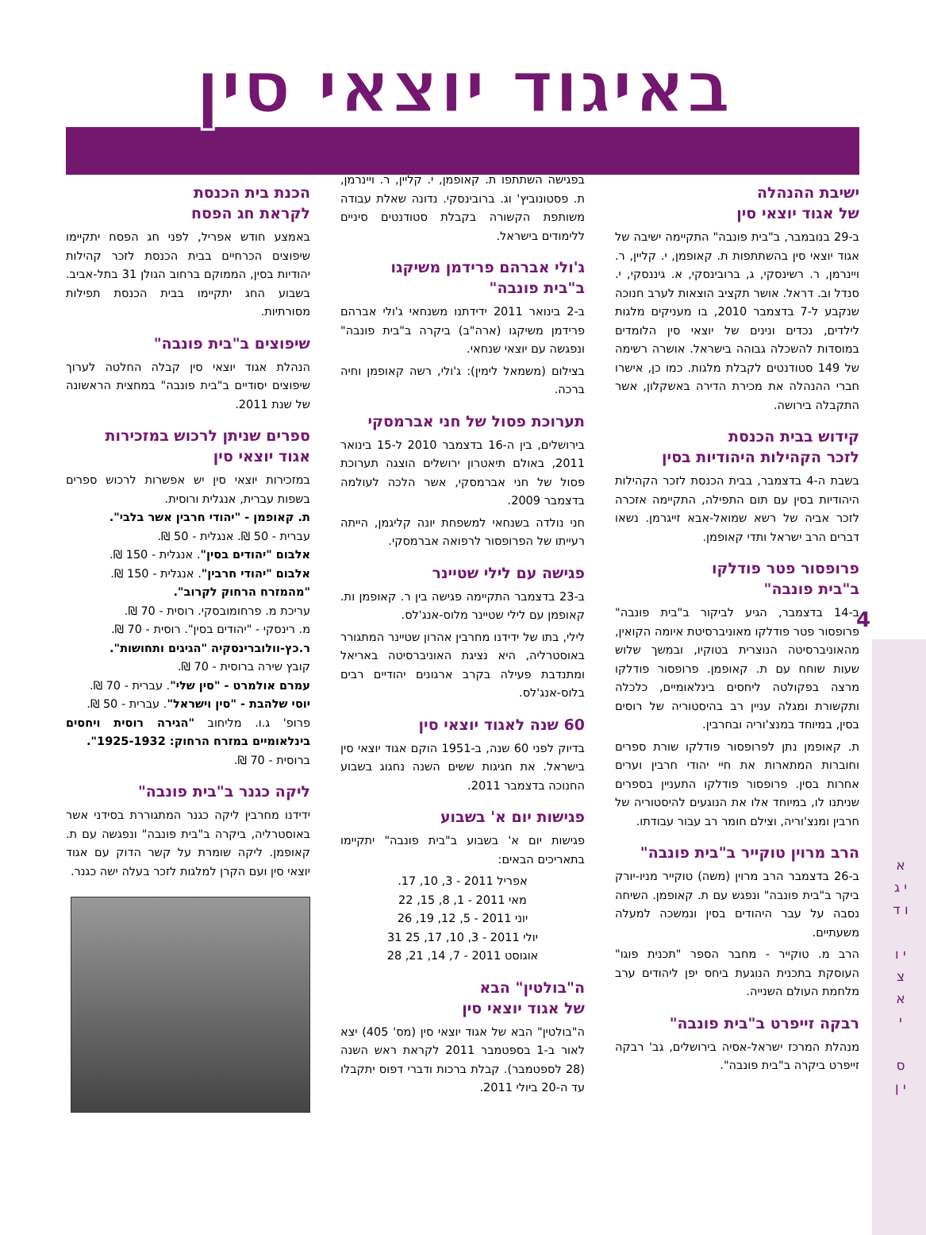באיגוד יוצאי סין
4
א י ג ו ד
י ו צ א י
ס י ן
ישיבת ההנהלה
של אגוד יוצאי סין
ב-29 בנובמבר, ב"בית פונבה" התקיימה ישיבה של אגוד יוצאי סין בהשתתפות ת. קאופמן, י. קליין, ר. ויינרמן, ר. רשינסקי, ג, ברובינסקי, א. גיננסקי, י. סנדל וב. דראל. אושר תקציב הוצאות לערב חנוכה שנקבע ל-7 בדצמבר 2010, בו מעניקים מלגות לילדים, נכדים ונינים של יוצאי סין הלומדים במוסדות להשכלה גבוהה בישראל. אושרה רשימה של 149 סטודנטים לקבלת מלגות. כמו כן, אישרו חברי ההנהלה את מכירת הדירה באשקלון, אשר התקבלה בירושה.
קידוש בבית הכנסת
לזכר הקהילות היהודיות בסין
בשבת ה-4 בדצמבר, בבית הכנסת לזכר הקהילות היהודיות בסין עם תום התפילה, התקיימה אזכרה לזכר אביה של רשא שמואל-אבא זייגרמן. נשאו דברים הרב ישראל ותדי קאופמן.
פרופסור פטר פודלקו
ב"בית פונבה"
ב-14 בדצמבר, הגיע לביקור ב"בית פונבה" פרופסור פטר פודלקו מאוניברסיטת איומה הקואין, מהאוניברסיטה הנוצרית בטוקיו, ובמשך שלוש שעות שוחח עם ת. קאופמן. פרופסור פודלקו מרצה בפקולטה ליחסים בינלאומיים, כלכלה ותקשורת ומגלה עניין רב בהיסטוריה של רוסים בסין, במיוחד במנצ'וריה ובחרבין.
ת. קאופמן נתן לפרופסור פודלקו שורת ספרים וחוברות המתארות את חיי יהודי חרבין וערים אחרות בסין. פרופסור פודלקו התעניין בספרים שניתנו לו, במיוחד אלו את הנוגעים להיסטוריה של חרבין ומנצ'וריה, וצילם חומר רב עבור עבודתו.
הרב מרוין טוקייר ב"בית פונבה"
ב-26 בדצמבר הרב מרוין (משה) טוקייר מניו-יורק ביקר ב"בית פונבה" ונפגש עם ת. קאופמן. השיחה נסבה על עבר היהודים בסין ונמשכה למעלה משעתיים.
הרב מ. טוקייר - מחבר הספר "תכנית פוגו" העוסקת בתכנית הנוגעת ביחס יפן ליהודים ערב מלחמת העולם השנייה.
רבקה זייפרט ב"בית פונבה"
מנהלת המרכז ישראל-אסיה בירושלים, גב' רבקה זייפרט ביקרה ב"בית פונבה".
בפגישה השתתפו ת. קאופמן, י. קליין, ר. ויינרמן, ת. פסטונוביץ' וג. ברובינסקי. נדונה שאלת עבודה משותפת הקשורה בקבלת סטודנטים סיניים ללימודים בישראל.
ג'ולי אברהם פרידמן משיקגו
ב"בית פונבה"
ב-2 בינואר 2011 ידידתנו משנחאי ג'ולי אברהם פרידמן משיקגו (ארה"ב) ביקרה ב"בית פונבה" ונפגשה עם יוצאי שנחאי.
בצילום (משמאל לימין): ג'ולי, רשה קאופמן וחיה ברכה.
תערוכת פסול של חני אברמסקי
בירושלים, בין ה-16 בדצמבר 2010 ל-15 בינואר 2011, באולם תיאטרון ירושלים הוצגה תערוכת פסול של חני אברמסקי, אשר הלכה לעולמה בדצמבר 2009.
חני נולדה בשנחאי למשפחת יונה קליגמן, הייתה רעייתו של הפרופסור לרפואה אברמסקי.
פגישה עם לילי שטיינר
ב-23 בדצמבר התקיימה פגישה בין ר. קאופמן ות. קאופמן עם לילי שטיינר מלוס-אנג'לס.
לילי, בתו של ידידנו מחרבין אהרון שטיינר המתגורר באוסטרליה, היא נציגת האוניברסיטה באריאל ומתנדבת פעילה בקרב ארגונים יהודיים רבים בלוס-אנג'לס.
60 שנה לאגוד יוצאי סין
בדיוק לפני 60 שנה, ב-1951 הוקם אגוד יוצאי סין בישראל. את חגיגות ששים השנה נחגוג בשבוע החנוכה בדצמבר 2011.
פגישות יום א' בשבוע
פגישות יום א' בשבוע ב"בית פונבה" יתקיימו בתאריכים הבאים:
אפריל 2011 - 3, 10, 17.
מאי 2011 - 1, 8, 15, 22
יוני 2011 - 5, 12, 19, 26
יולי 2011 - 3, 10, 17, 25 31
אוגוסט 2011 - 7, 14, 21, 28
ה"בולטין" הבא
של אגוד יוצאי סין
ה"בולטין" הבא של אגוד יוצאי סין (מס' 405) יצא לאור ב-1 בספטמבר 2011 לקראת ראש השנה (28 לספטמבר). קבלת ברכות ודברי דפוס יתקבלו עד ה-20 ביולי 2011.
הכנת בית הכנסת
לקראת חג הפסח
באמצע חודש אפריל, לפני חג הפסח יתקיימו שיפוצים הכרחיים בבית הכנסת לזכר קהילות יהודיות בסין, הממוקם ברחוב הגולן 31 בתל-אביב. בשבוע החג יתקיימו בבית הכנסת תפילות מסורתיות.
שיפוצים ב"בית פונבה"
הנהלת אגוד יוצאי סין קבלה החלטה לערוך שיפוצים יסודיים ב"בית פונבה" במחצית הראשונה של שנת 2011.
ספרים שניתן לרכוש במזכירות
אגוד יוצאי סין
במזכירות יוצאי סין יש אפשרות לרכוש ספרים בשפות עברית, אנגלית ורוסית.
ת. קאופמן - "יהודי חרבין אשר בלבי".
עברית - 50 ₪. אנגלית - 50 ₪.
אלבום "יהודים בסין". אנגלית - 150 ₪.
אלבום "יהודי חרבין". אנגלית - 150 ₪.
"מהמזרח הרחוק לקרוב".
עריכת מ. פרחומובסקי. רוסית - 70 ₪.
מ. רינסקי - "יהודים בסין". רוסית - 70 ₪.
ר.כץ-וולוברינסקיה "הגיגים ותחושות".
קובץ שירה ברוסית - 70 ₪.
עמרם אולמרט - "סין שלי". עברית - 70 ₪.
יוסי שלהבת - "סין וישראל". עברית - 50 ₪.
פרופ' ג.ו. מליחוב "הגירה רוסית ויחסים בינלאומיים במזרח הרחוק: 1925-1932".
ברוסית - 70 ₪.
ליקה כגנר ב"בית פונבה"
ידידנו מחרבין ליקה כגנר המתגוררת בסידני אשר באוסטרליה, ביקרה ב"בית פונבה" ונפגשה עם ת. קאופמן. ליקה שומרת על קשר הדוק עם אגוד יוצאי סין ועם הקרן למלגות לזכר בעלה ישה כגנר.